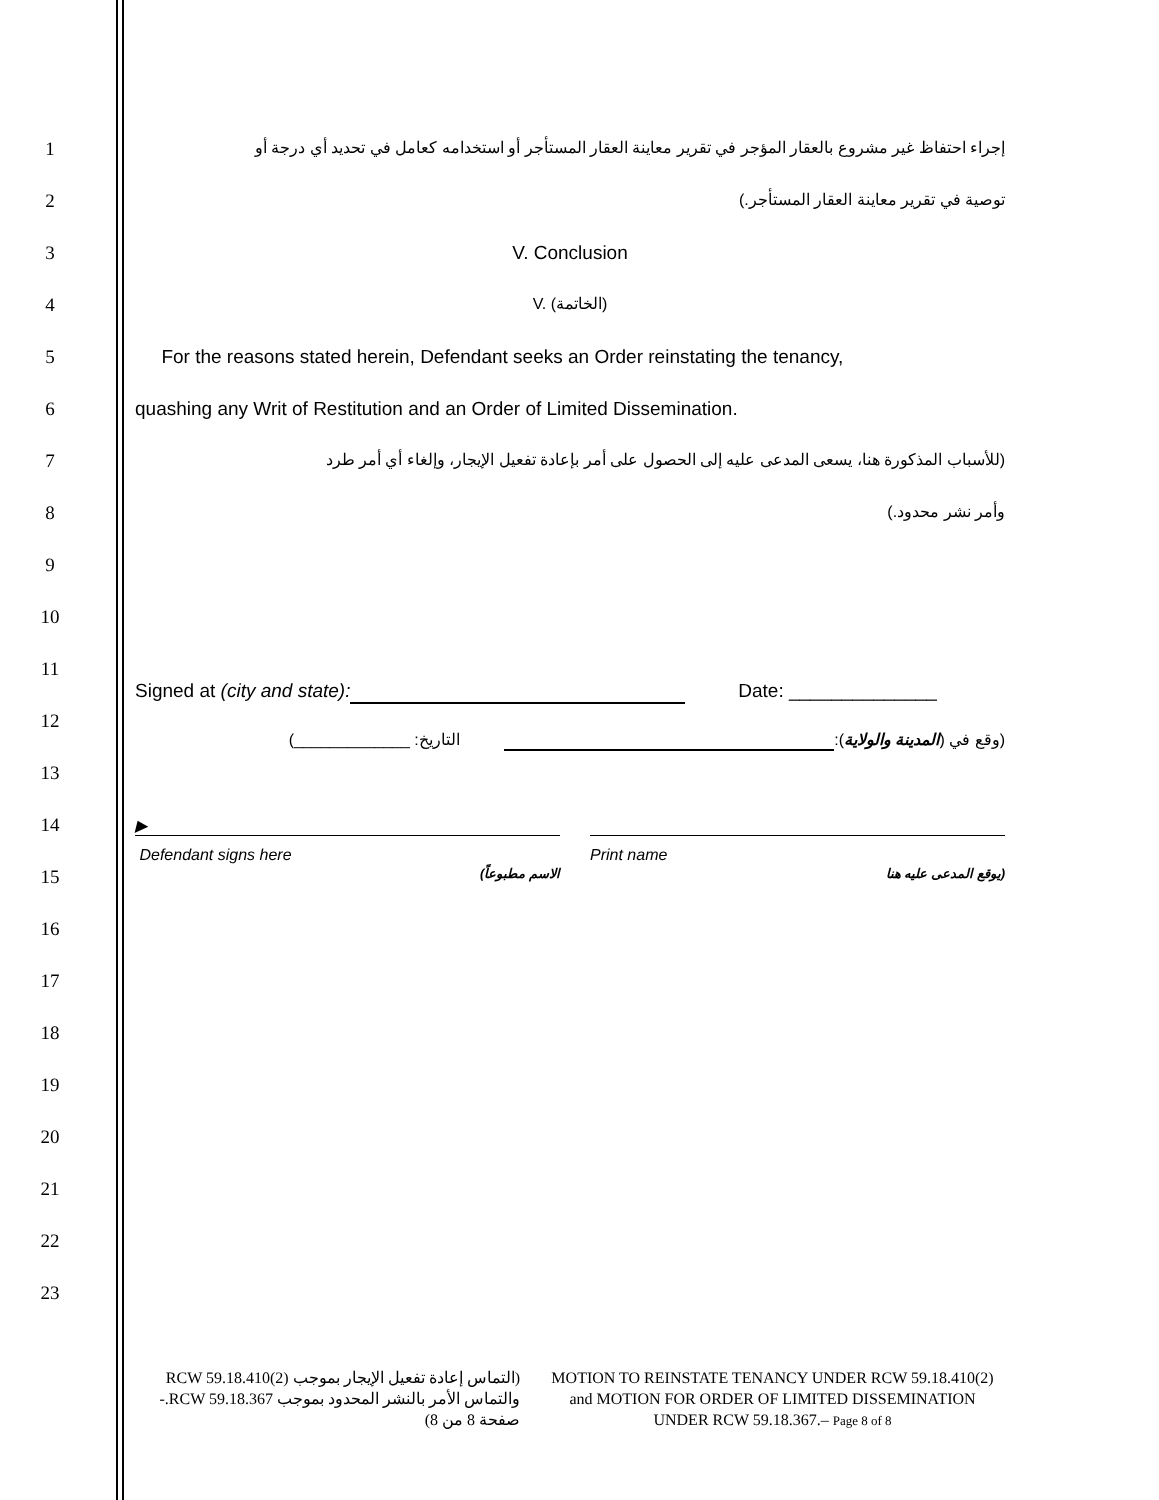1
إجراء احتفاظ غير مشروع بالعقار المؤجر في تقرير معاينة العقار المستأجر أو استخدامه كعامل في تحديد أي درجة أو
2 توصية في تقرير معاينة العقار المستأجر.)
3 V. Conclusion
4 V. (الخاتمة)
5
For the reasons stated herein, Defendant seeks an Order reinstating the tenancy,
6 quashing any Writ of Restitution and an Order of Limited Dissemination.
7
(للأسباب المذكورة هنا، يسعى المدعى عليه إلى الحصول على أمر بإعادة تفعيل الإيجار، وإلغاء أي أمر طرد
8 وأمر نشر محدود.)
9
10
11
Signed at (city and state): Date: ______________
12
(وقع في (المدينة والولاية): التاريخ: _____________)
13
14 ▶
Defendant signs here Print name
15
(يوقع المدعى عليه هنا الاسم مطبوعاً)
16
17
18
19
20
21
22
23
MOTION TO REINSTATE TENANCY UNDER RCW 59.18.410(2) and MOTION FOR ORDER OF LIMITED DISSEMINATION UNDER RCW 59.18.367.– Page 8 of 8
(التماس إعادة تفعيل الإيجار بموجب RCW 59.18.410(2) والتماس الأمر بالنشر المحدود بموجب RCW 59.18.367.- صفحة 8 من 8)